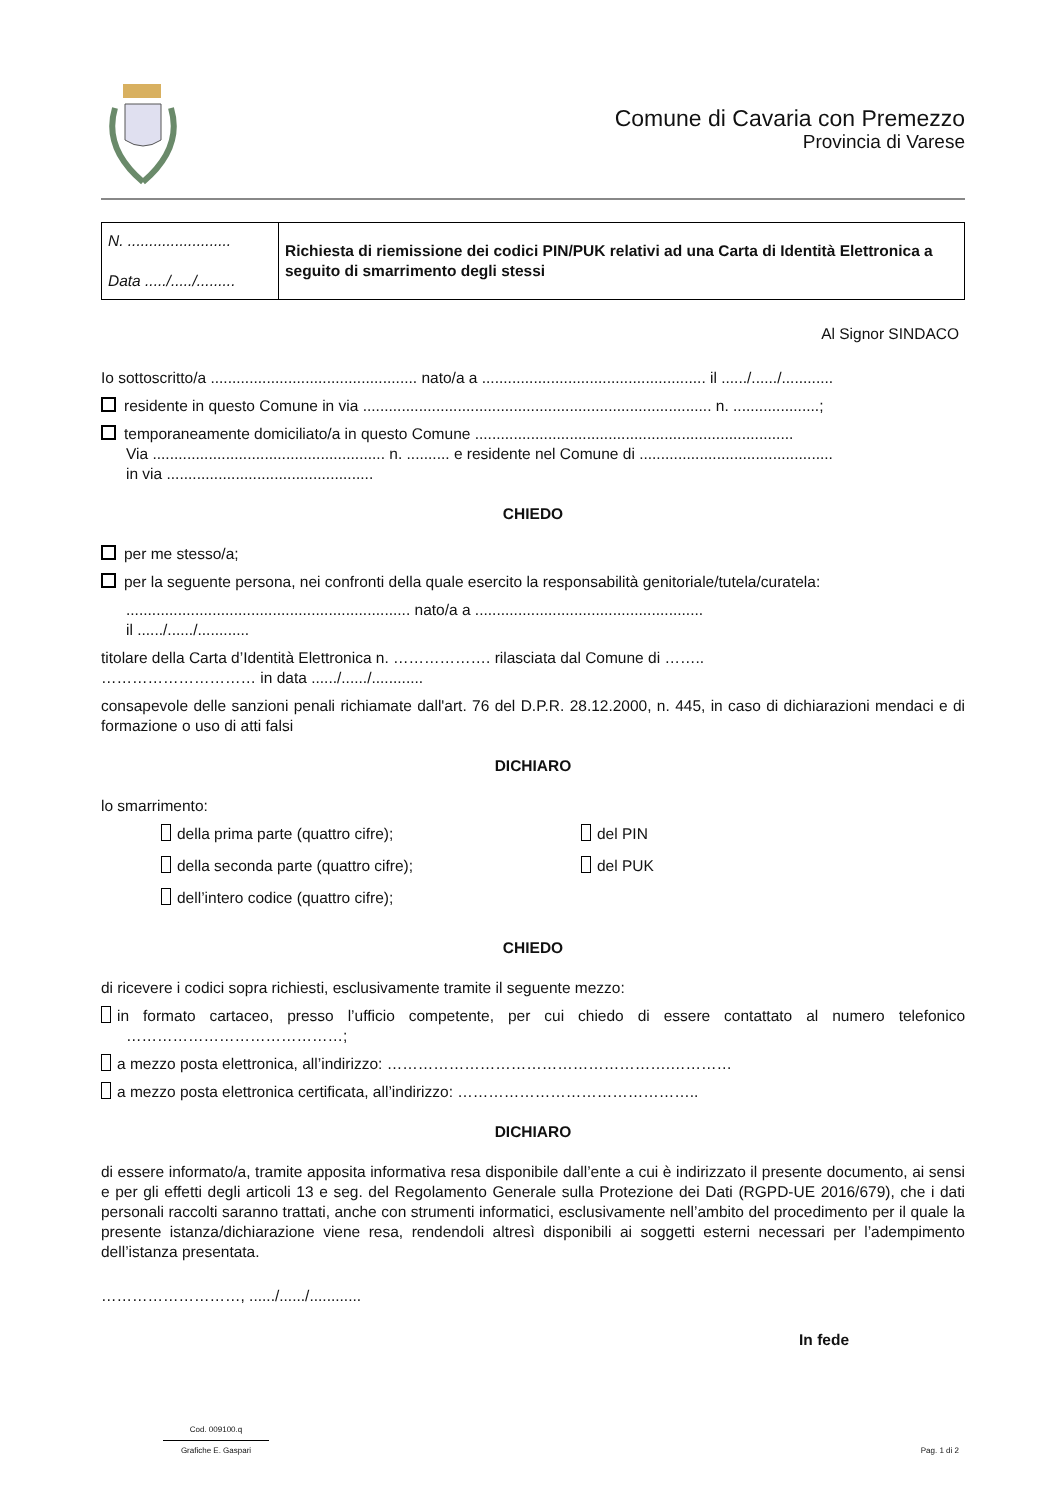Comune di Cavaria con Premezzo
Provincia di Varese
| N. ........................ Data ...../...../......... | Richiesta di riemissione dei codici PIN/PUK relativi ad una Carta di Identità Elettronica a seguito di smarrimento degli stessi |
Al Signor SINDACO
Io sottoscritto/a ................................................ nato/a a .................................................... il ....../....../............
residente in questo Comune in via ................................................................................. n. ....................;
temporaneamente domiciliato/a in questo Comune ..........................................................................
Via ...................................................... n. .......... e residente nel Comune di .............................................
in via ................................................
CHIEDO
per me stesso/a;
per la seguente persona, nei confronti della quale esercito la responsabilità genitoriale/tutela/curatela:
.................................................................. nato/a a .....................................................
il ....../....../............
titolare della Carta d’Identità Elettronica n. ………………. rilasciata dal Comune di ……..
………………………… in data ....../....../............
consapevole delle sanzioni penali richiamate dall'art. 76 del D.P.R. 28.12.2000, n. 445, in caso di dichiarazioni mendaci e di formazione o uso di atti falsi
DICHIARO
lo smarrimento:
della prima parte (quattro cifre);
del PIN
della seconda parte (quattro cifre);
del PUK
dell’intero codice (quattro cifre);
CHIEDO
di ricevere i codici sopra richiesti, esclusivamente tramite il seguente mezzo:
in formato cartaceo, presso l’ufficio competente, per cui chiedo di essere contattato al numero telefonico ……………………………………;
a mezzo posta elettronica, all’indirizzo: ……………………………………………….…………
a mezzo posta elettronica certificata, all’indirizzo: ………………………………………..
DICHIARO
di essere informato/a, tramite apposita informativa resa disponibile dall’ente a cui è indirizzato il presente documento, ai sensi e per gli effetti degli articoli 13 e seg. del Regolamento Generale sulla Protezione dei Dati (RGPD-UE 2016/679), che i dati personali raccolti saranno trattati, anche con strumenti informatici, esclusivamente nell’ambito del procedimento per il quale la presente istanza/dichiarazione viene resa, rendendoli altresì disponibili ai soggetti esterni necessari per l’adempimento dell’istanza presentata.
………………………, ....../....../............
In fede
Cod. 009100.q
Grafiche E. Gaspari
Pag. 1 di 2